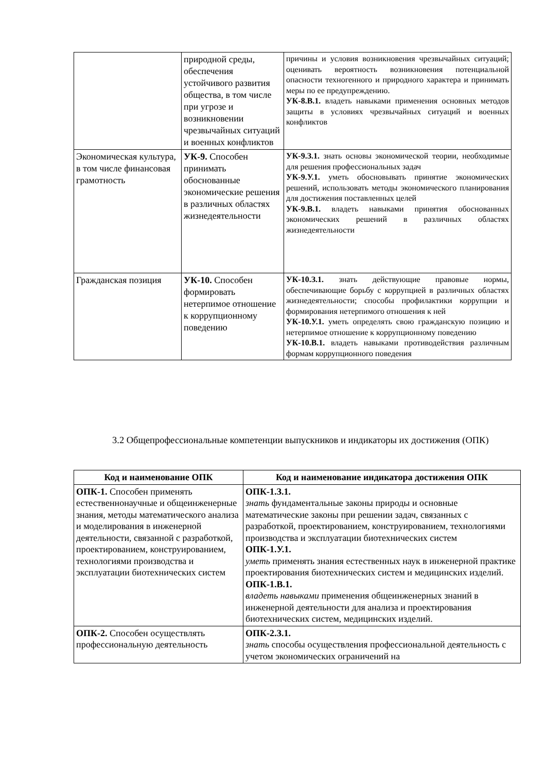| | природной среды, обеспечения устойчивого развития общества, в том числе при угрозе и возникновении чрезвычайных ситуаций и военных конфликтов | причины и условия возникновения чрезвычайных ситуаций; оценивать вероятность возникновения потенциальной опасности техногенного и природного характера и принимать меры по ее предупреждению. УК-8.В.1. владеть навыками применения основных методов защиты в условиях чрезвычайных ситуаций и военных конфликтов |
| Экономическая культура, в том числе финансовая грамотность | УК-9. Способен принимать обоснованные экономические решения в различных областях жизнедеятельности | УК-9.З.1. знать основы экономической теории, необходимые для решения профессиональных задач УК-9.У.1. уметь обосновывать принятие экономических решений, использовать методы экономического планирования для достижения поставленных целей УК-9.В.1. владеть навыками принятия обоснованных экономических решений в различных областях жизнедеятельности |
| Гражданская позиция | УК-10. Способен формировать нетерпимое отношение к коррупционному поведению | УК-10.З.1. знать действующие правовые нормы, обеспечивающие борьбу с коррупцией в различных областях жизнедеятельности; способы профилактики коррупции и формирования нетерпимого отношения к ней УК-10.У.1. уметь определять свою гражданскую позицию и нетерпимое отношение к коррупционному поведению УК-10.В.1. владеть навыками противодействия различным формам коррупционного поведения |
3.2 Общепрофессиональные компетенции выпускников и индикаторы их достижения (ОПК)
| Код и наименование ОПК | Код и наименование индикатора достижения ОПК |
| --- | --- |
| ОПК-1. Способен применять естественнонаучные и общеинженерные знания, методы математического анализа и моделирования в инженерной деятельности, связанной с разработкой, проектированием, конструированием, технологиями производства и эксплуатации биотехнических систем | ОПК-1.З.1. знать фундаментальные законы природы и основные математические законы при решении задач, связанных с разработкой, проектированием, конструированием, технологиями производства и эксплуатации биотехнических систем ОПК-1.У.1. уметь применять знания естественных наук в инженерной практике проектирования биотехнических систем и медицинских изделий. ОПК-1.В.1. владеть навыками применения общеинженерных знаний в инженерной деятельности для анализа и проектирования биотехнических систем, медицинских изделий. |
| ОПК-2. Способен осуществлять профессиональную деятельность | ОПК-2.З.1. знать способы осуществления профессиональной деятельность с учетом экономических ограничений на |